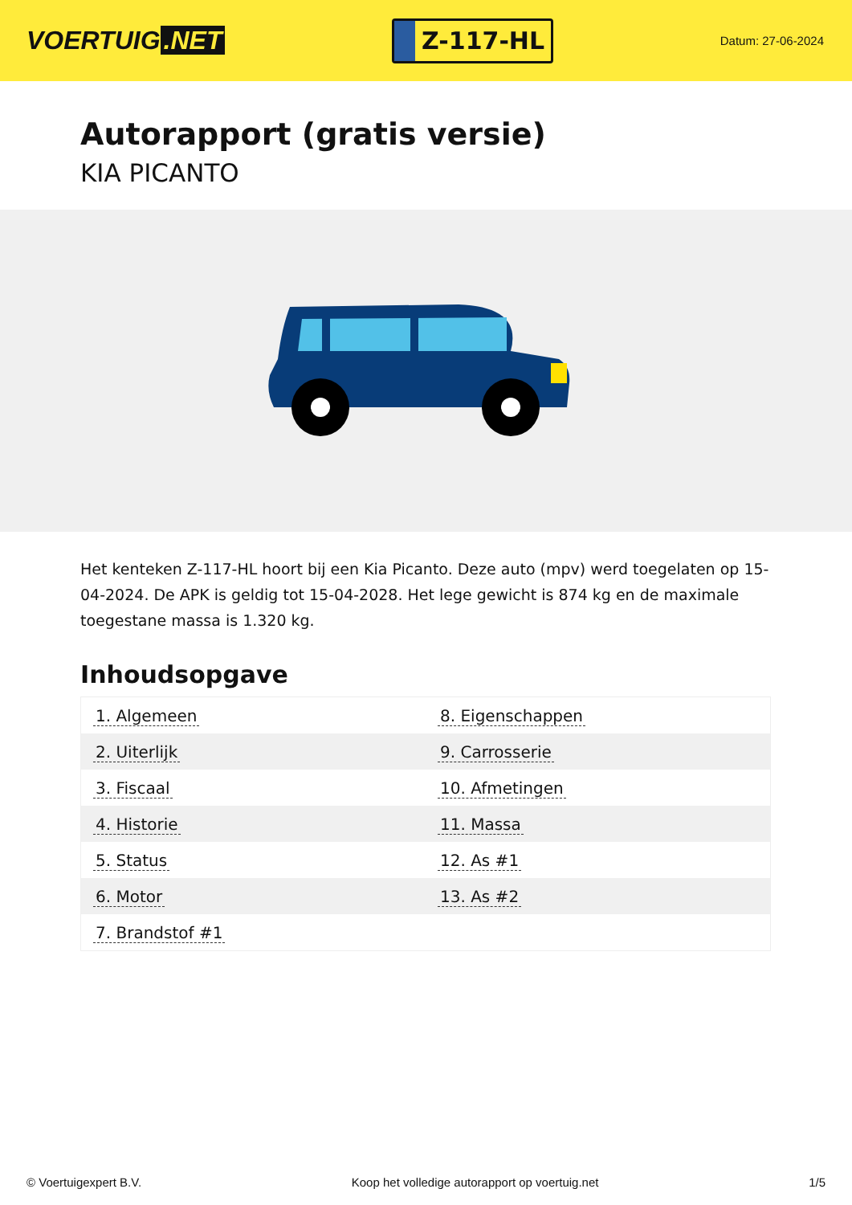VOERTUIG.NET
Z-117-HL
Datum: 27-06-2024
Autorapport (gratis versie)
KIA PICANTO
Het kenteken Z-117-HL hoort bij een Kia Picanto. Deze auto (mpv) werd toegelaten op 15-04-2024. De APK is geldig tot 15-04-2028. Het lege gewicht is 874 kg en de maximale toegestane massa is 1.320 kg.
Inhoudsopgave
| 1. Algemeen | 8. Eigenschappen |
| 2. Uiterlijk | 9. Carrosserie |
| 3. Fiscaal | 10. Afmetingen |
| 4. Historie | 11. Massa |
| 5. Status | 12. As #1 |
| 6. Motor | 13. As #2 |
| 7. Brandstof #1 | |
© Voertuigexpert B.V. Koop het volledige autorapport op voertuig.net 1/5